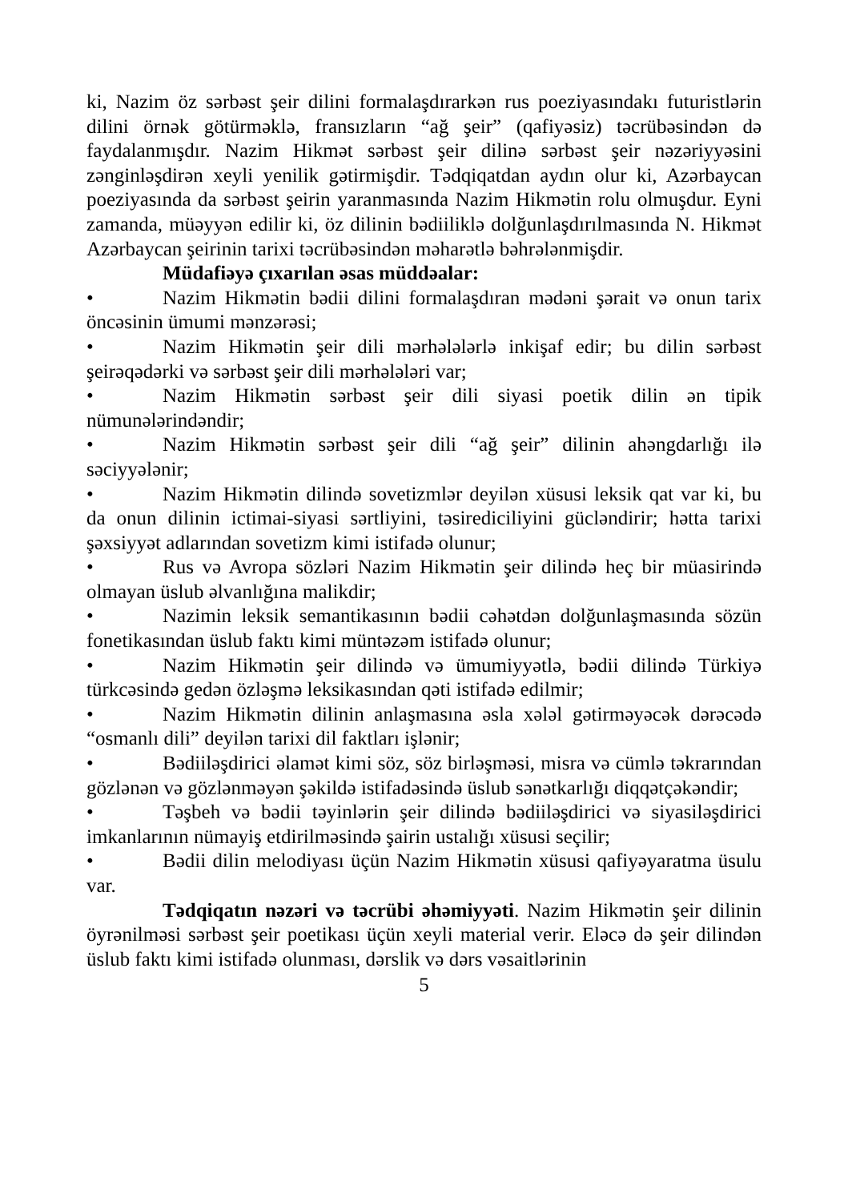ki, Nazim öz sərbəst şeir dilini formalaşdırarkən rus poeziyasındakı futuristlərin dilini örnək götürməklə, fransızların “ağ şeir” (qafiyəsiz) təcrübəsindən də faydalanmışdır. Nazim Hikmət sərbəst şeir dilinə sərbəst şeir nəzəriyyəsini zənginləşdirən xeyli yenilik gətirmişdir. Tədqiqatdan aydın olur ki, Azərbaycan poeziyasında da sərbəst şeirin yaranmasında Nazim Hikmətin rolu olmuşdur. Eyni zamanda, müəyyən edilir ki, öz dilinin bədiiliklə dolğunlaşdırılmasında N. Hikmət Azərbaycan şeirinin tarixi təcrübəsindən məharətlə bəhrələnmişdir.
Müdafiəyə çıxarılan əsas müddəalar:
• Nazim Hikmətin bədii dilini formalaşdıran mədəni şərait və onun tarix öncəsinin ümumi mənzərəsi;
• Nazim Hikmətin şeir dili mərhələlərlə inkişaf edir; bu dilin sərbəst şeirəqədərki və sərbəst şeir dili mərhələləri var;
• Nazim Hikmətin sərbəst şeir dili siyasi poetik dilin ən tipik nümunələrindəndir;
• Nazim Hikmətin sərbəst şeir dili “ağ şeir” dilinin ahəngdarlığı ilə səciyyələnir;
• Nazim Hikmətin dilində sovetizmlər deyilən xüsusi leksik qat var ki, bu da onun dilinin ictimai-siyasi sərtliyini, təsirediciliyini gücləndirir; hətta tarixi şəxsiyyət adlarından sovetizm kimi istifadə olunur;
• Rus və Avropa sözləri Nazim Hikmətin şeir dilində heç bir müasirində olmayan üslub əlvanlığına malikdir;
• Nazimin leksik semantikasının bədii cəhətdən dolğunlaşmasında sözün fonetikasından üslub faktı kimi müntəzəm istifadə olunur;
• Nazim Hikmətin şeir dilində və ümumiyyətlə, bədii dilində Türkiyə türkcəsində gedən özləşmə leksikasından qəti istifadə edilmir;
• Nazim Hikmətin dilinin anlaşmasına əsla xələl gətirməyəcək dərəcədə “osmanlı dili” deyilən tarixi dil faktları işlənir;
• Bədiiləşdirici əlamət kimi söz, söz birləşməsi, misra və cümlə təkrarından gözlənən və gözlənməyən şəkildə istifadəsində üslub sənətkarlığı diqqətçəkəndir;
• Təşbeh və bədii təyinlərin şeir dilində bədiiləşdirici və siyasiləşdirici imkanlarının nümayiş etdirilməsində şairin ustalığı xüsusi seçilir;
• Bədii dilin melodiyası üçün Nazim Hikmətin xüsusi qafiyəyaratma üsulu var.
Tədqiqatın nəzəri və təcrübi əhəmiyyəti. Nazim Hikmətin şeir dilinin öyrənilməsi sərbəst şeir poetikası üçün xeyli material verir. Eləcə də şeir dilindən üslub faktı kimi istifadə olunması, dərslik və dərs vəsaitlərinin
5